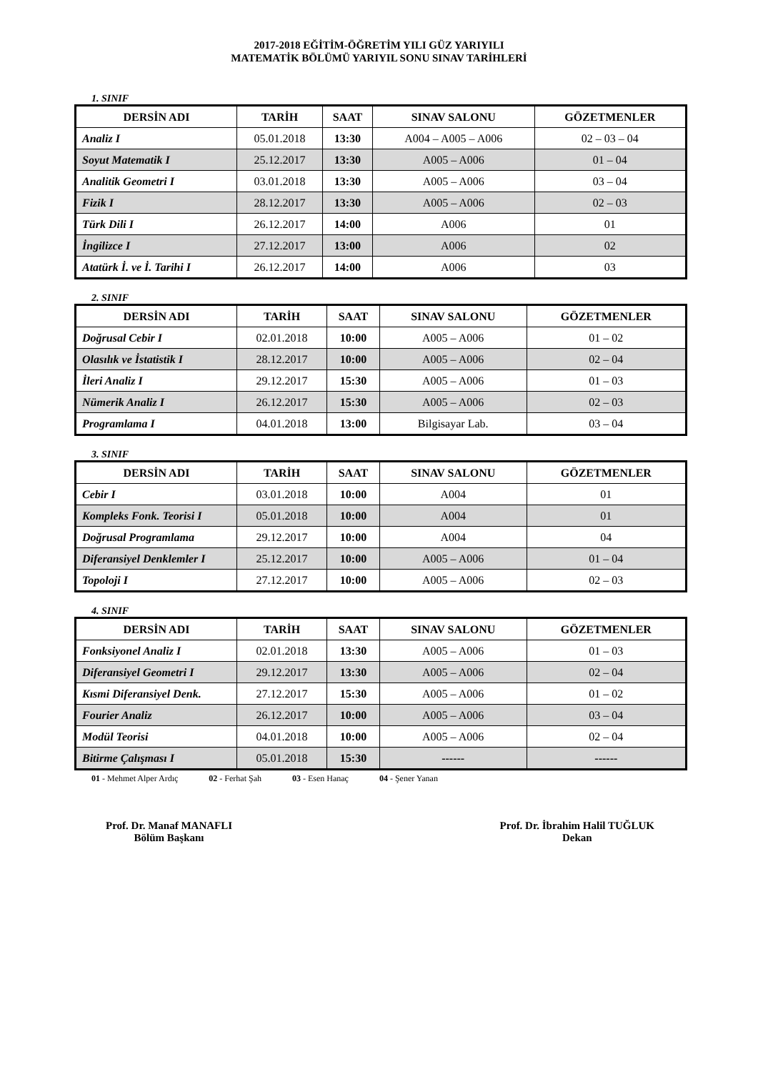2017-2018 EĞİTİM-ÖĞRETİM YILI GÜZ YARIYILI
MATEMATİK BÖLÜMÜ YARIYIL SONU SINAV TARİHLERİ
1. SINIF
| DERSİN ADI | TARİH | SAAT | SINAV SALONU | GÖZETMENLER |
| --- | --- | --- | --- | --- |
| Analiz I | 05.01.2018 | 13:30 | A004 – A005 – A006 | 02 – 03 – 04 |
| Soyut Matematik I | 25.12.2017 | 13:30 | A005 – A006 | 01 – 04 |
| Analitik Geometri I | 03.01.2018 | 13:30 | A005 – A006 | 03 – 04 |
| Fizik I | 28.12.2017 | 13:30 | A005 – A006 | 02 – 03 |
| Türk Dili I | 26.12.2017 | 14:00 | A006 | 01 |
| İngilizce I | 27.12.2017 | 13:00 | A006 | 02 |
| Atatürk İ. ve İ. Tarihi I | 26.12.2017 | 14:00 | A006 | 03 |
2. SINIF
| DERSİN ADI | TARİH | SAAT | SINAV SALONU | GÖZETMENLER |
| --- | --- | --- | --- | --- |
| Doğrusal Cebir I | 02.01.2018 | 10:00 | A005 – A006 | 01 – 02 |
| Olasılık ve İstatistik I | 28.12.2017 | 10:00 | A005 – A006 | 02 – 04 |
| İleri Analiz I | 29.12.2017 | 15:30 | A005 – A006 | 01 – 03 |
| Nümerik Analiz I | 26.12.2017 | 15:30 | A005 – A006 | 02 – 03 |
| Programlama I | 04.01.2018 | 13:00 | Bilgisayar Lab. | 03 – 04 |
3. SINIF
| DERSİN ADI | TARİH | SAAT | SINAV SALONU | GÖZETMENLER |
| --- | --- | --- | --- | --- |
| Cebir I | 03.01.2018 | 10:00 | A004 | 01 |
| Kompleks Fonk. Teorisi I | 05.01.2018 | 10:00 | A004 | 01 |
| Doğrusal Programlama | 29.12.2017 | 10:00 | A004 | 04 |
| Diferansiyel Denklemler I | 25.12.2017 | 10:00 | A005 – A006 | 01 – 04 |
| Topoloji I | 27.12.2017 | 10:00 | A005 – A006 | 02 – 03 |
4. SINIF
| DERSİN ADI | TARİH | SAAT | SINAV SALONU | GÖZETMENLER |
| --- | --- | --- | --- | --- |
| Fonksiyonel Analiz I | 02.01.2018 | 13:30 | A005 – A006 | 01 – 03 |
| Diferansiyel Geometri I | 29.12.2017 | 13:30 | A005 – A006 | 02 – 04 |
| Kısmi Diferansiyel Denk. | 27.12.2017 | 15:30 | A005 – A006 | 01 – 02 |
| Fourier Analiz | 26.12.2017 | 10:00 | A005 – A006 | 03 – 04 |
| Modül Teorisi | 04.01.2018 | 10:00 | A005 – A006 | 02 – 04 |
| Bitirme Çalışması I | 05.01.2018 | 15:30 | ------ | ------ |
01 - Mehmet Alper Ardıç 02 - Ferhat Şah 03 - Esen Hanaç 04 - Şener Yanan
Prof. Dr. Manaf MANAFLI
Bölüm Başkanı
Prof. Dr. İbrahim Halil TUĞLUK
Dekan